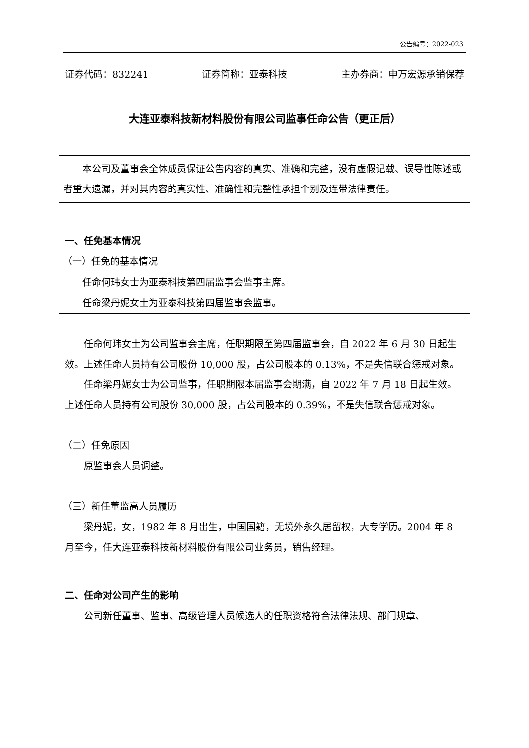公告编号：2022-023
证券代码：832241 证券简称：亚泰科技 主办券商：申万宏源承销保荐
大连亚泰科技新材料股份有限公司监事任命公告（更正后）
本公司及董事会全体成员保证公告内容的真实、准确和完整，没有虚假记载、误导性陈述或者重大遗漏，并对其内容的真实性、准确性和完整性承担个别及连带法律责任。
一、任免基本情况
（一）任免的基本情况
任命何玮女士为亚泰科技第四届监事会监事主席。
任命梁丹妮女士为亚泰科技第四届监事会监事。
任命何玮女士为公司监事会主席，任职期限至第四届监事会，自 2022 年 6 月 30 日起生效。上述任命人员持有公司股份 10,000 股，占公司股本的 0.13%，不是失信联合惩戒对象。
任命梁丹妮女士为公司监事，任职期限本届监事会期满，自 2022 年 7 月 18 日起生效。上述任命人员持有公司股份 30,000 股，占公司股本的 0.39%，不是失信联合惩戒对象。
（二）任免原因
原监事会人员调整。
（三）新任董监高人员履历
梁丹妮，女，1982 年 8 月出生，中国国籍，无境外永久居留权，大专学历。2004 年 8 月至今，任大连亚泰科技新材料股份有限公司业务员，销售经理。
二、任命对公司产生的影响
公司新任董事、监事、高级管理人员候选人的任职资格符合法律法规、部门规章、